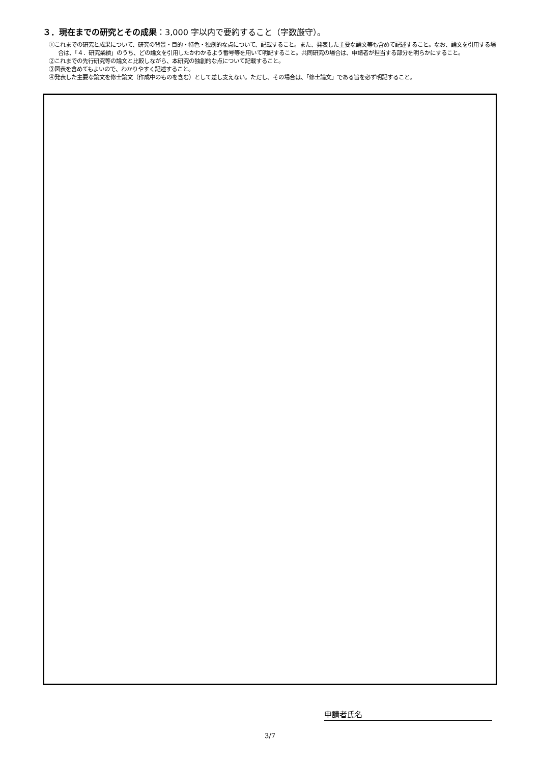３．現在までの研究とその成果：3,000 字以内で要約すること（字数厳守）。
①これまでの研究と成果について、研究の背景・目的・特色・独創的な点について、記載すること。また、発表した主要な論文等も含めて記述すること。なお、論文を引用する場合は、「４．研究業績」のうち、どの論文を引用したかわかるよう番号等を用いて明記すること。共同研究の場合は、申請者が担当する部分を明らかにすること。
②これまでの先行研究等の論文と比較しながら、本研究の独創的な点について記載すること。
③図表を含めてもよいので、わかりやすく記述すること。
④発表した主要な論文を修士論文（作成中のものを含む）として差し支えない。ただし、その場合は、「修士論文」である旨を必ず明記すること。
申請者氏名
3/7